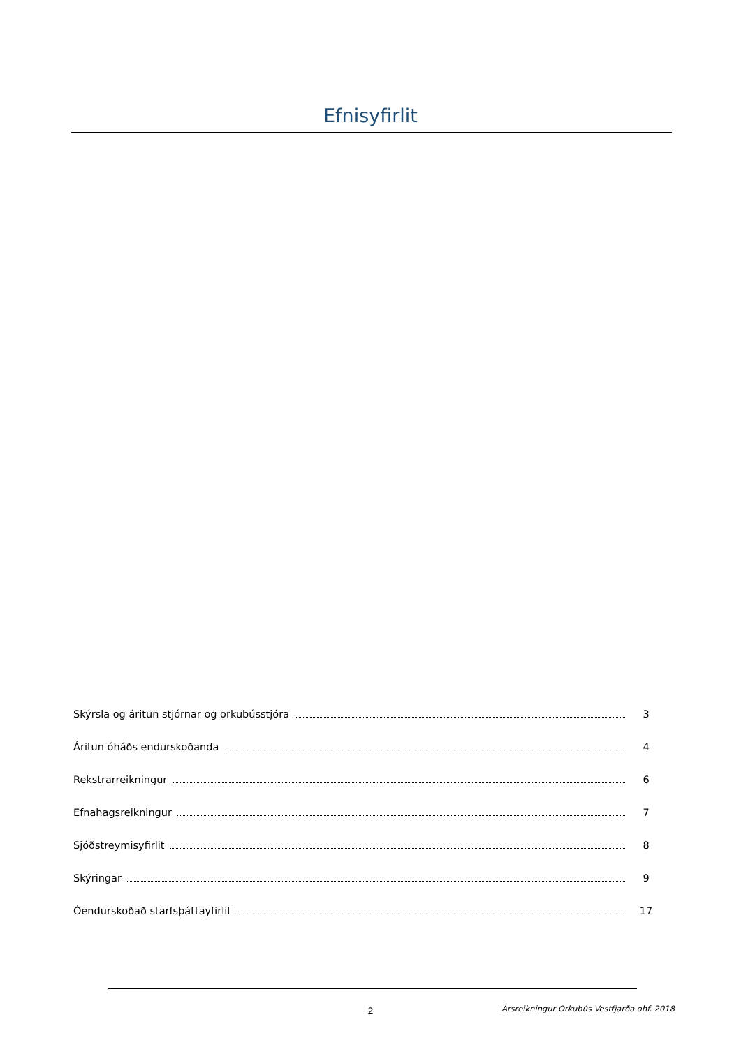Efnisyfirlit
Skýrsla og áritun stjórnar og orkubússtjóra 3
Áritun óháðs endurskoðanda 4
Rekstrarreikningur 6
Efnahagsreikningur 7
Sjóðstreymisyfirlit 8
Skýringar 9
Óendurskoðað starfsþáttayfirlit 17
2
Ársreikningur Orkubús Vestfjarða ohf. 2018